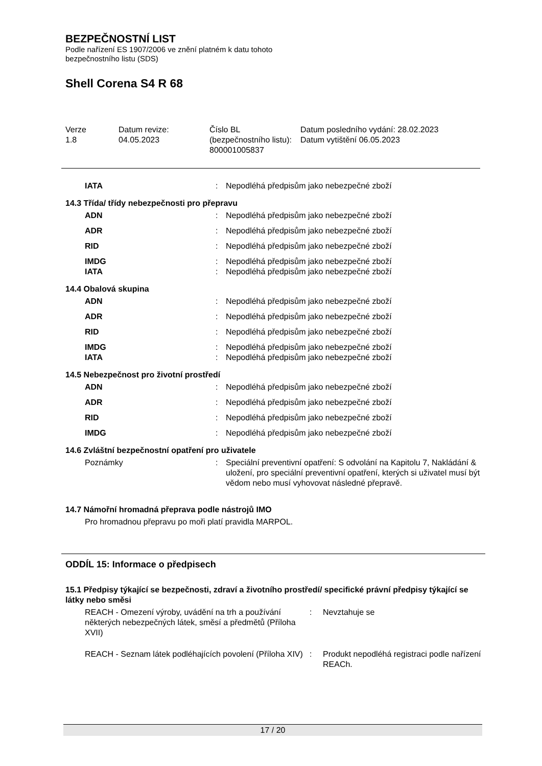BEZPEČNOSTNÍ LIST
Podle nařízení ES 1907/2006 ve znění platném k datu tohoto
bezpečnostního listu (SDS)
Shell Corena S4 R 68
| Verze 1.8 | Datum revize: 04.05.2023 | Číslo BL (bezpečnostního listu): 800001005837 | Datum posledního vydání: 28.02.2023 Datum vytištění 06.05.2023 |
| IATA | : | Nepodléhá předpisům jako nebezpečné zboží |
14.3 Třída/ třídy nebezpečnosti pro přepravu
| ADN | : | Nepodléhá předpisům jako nebezpečné zboží |
| ADR | : | Nepodléhá předpisům jako nebezpečné zboží |
| RID | : | Nepodléhá předpisům jako nebezpečné zboží |
| IMDG | : | Nepodléhá předpisům jako nebezpečné zboží |
| IATA | : | Nepodléhá předpisům jako nebezpečné zboží |
14.4 Obalová skupina
| ADN | : | Nepodléhá předpisům jako nebezpečné zboží |
| ADR | : | Nepodléhá předpisům jako nebezpečné zboží |
| RID | : | Nepodléhá předpisům jako nebezpečné zboží |
| IMDG | : | Nepodléhá předpisům jako nebezpečné zboží |
| IATA | : | Nepodléhá předpisům jako nebezpečné zboží |
14.5 Nebezpečnost pro životní prostředí
| ADN | : | Nepodléhá předpisům jako nebezpečné zboží |
| ADR | : | Nepodléhá předpisům jako nebezpečné zboží |
| RID | : | Nepodléhá předpisům jako nebezpečné zboží |
| IMDG | : | Nepodléhá předpisům jako nebezpečné zboží |
14.6 Zvláštní bezpečnostní opatření pro uživatele
| Poznámky | : | Speciální preventivní opatření: S odvolání na Kapitolu 7, Nakládání & uložení, pro speciální preventivní opatření, kterých si uživatel musí být vědom nebo musí vyhovovat následné přepravě. |
14.7 Námořní hromadná přeprava podle nástrojů IMO
Pro hromadnou přepravu po moři platí pravidla MARPOL.
ODDÍL 15: Informace o předpisech
15.1 Předpisy týkající se bezpečnosti, zdraví a životního prostředí/ specifické právní předpisy týkající se látky nebo směsi
| REACH - Omezení výroby, uvádění na trh a používání některých nebezpečných látek, směsí a předmětů (Příloha XVII) | : | Nevztahuje se |
| REACH - Seznam látek podléhajících povolení (Příloha XIV) | : | Produkt nepodléhá registraci podle nařízení REACh. |
17 / 20